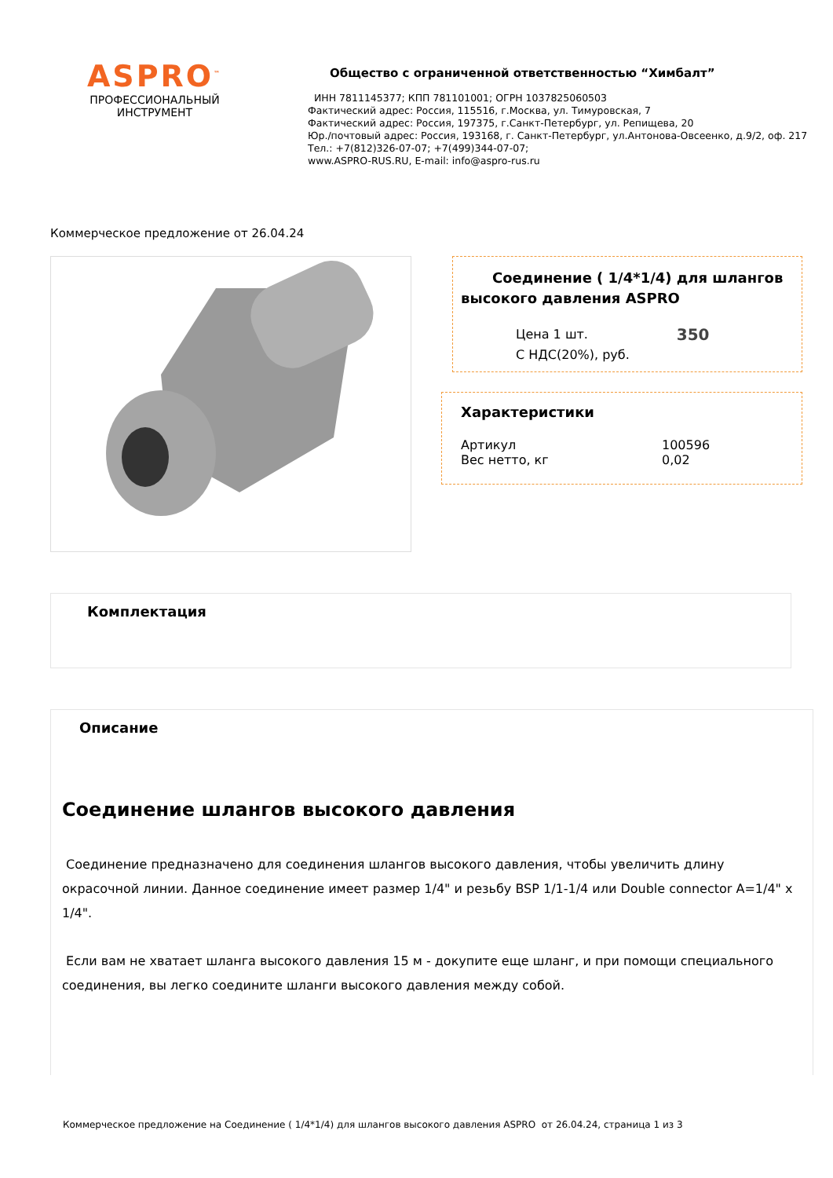ASPRO<sup>™</sup>
ПРОФЕССИОНАЛЬНЫЙ
ИНСТРУМЕНТ
Общество с ограниченной ответственностью “Химбалт”
ИНН 7811145377; КПП 781101001; ОГРН 1037825060503
Фактический адрес: Россия, 115516, г.Москва, ул. Тимуровская, 7
Фактический адрес: Россия, 197375, г.Санкт-Петербург, ул. Репищева, 20
Юр./почтовый адрес: Россия, 193168, г. Санкт-Петербург, ул.Антонова-Овсеенко, д.9/2, оф. 217
Тел.: +7(812)326-07-07; +7(499)344-07-07;
www.ASPRO-RUS.RU, E-mail: info@aspro-rus.ru
Коммерческое предложение от 26.04.24
Соединение ( 1/4*1/4) для шлангов высокого давления ASPRO
Цена 1 шт.
С НДС(20%), руб. 350
Характеристики
Артикул 100596
Вес нетто, кг 0,02
Комплектация
Описание
Соединение шлангов высокого давления
Соединение предназначено для соединения шлангов высокого давления, чтобы увеличить длину окрасочной линии. Данное соединение имеет размер 1/4" и резьбу BSP 1/1-1/4 или Double connector A=1/4" x 1/4".
Если вам не хватает шланга высокого давления 15 м - докупите еще шланг, и при помощи специального соединения, вы легко соедините шланги высокого давления между собой.
Коммерческое предложение на Соединение ( 1/4*1/4) для шлангов высокого давления ASPRO от 26.04.24, страница 1 из 3